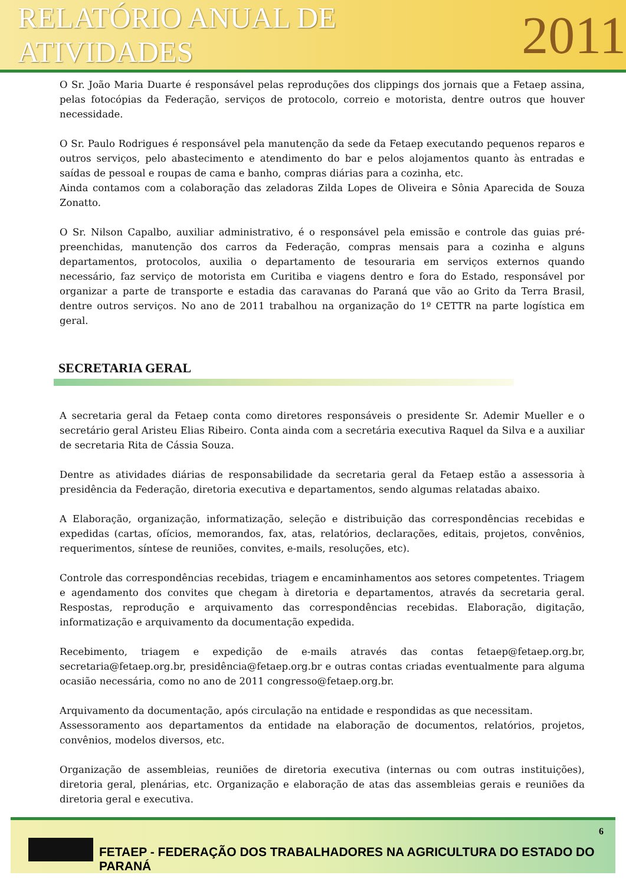RELATÓRIO ANUAL DE ATIVIDADES 2011
O Sr. João Maria Duarte é responsável pelas reproduções dos clippings dos jornais que a Fetaep assina, pelas fotocópias da Federação, serviços de protocolo, correio e motorista, dentre outros que houver necessidade.
O Sr. Paulo Rodrigues é responsável pela manutenção da sede da Fetaep executando pequenos reparos e outros serviços, pelo abastecimento e atendimento do bar e pelos alojamentos quanto às entradas e saídas de pessoal e roupas de cama e banho, compras diárias para a cozinha, etc.
Ainda contamos com a colaboração das zeladoras Zilda Lopes de Oliveira e Sônia Aparecida de Souza Zonatto.
O Sr. Nilson Capalbo, auxiliar administrativo, é o responsável pela emissão e controle das guias pré-preenchidas, manutenção dos carros da Federação, compras mensais para a cozinha e alguns departamentos, protocolos, auxilia o departamento de tesouraria em serviços externos quando necessário, faz serviço de motorista em Curitiba e viagens dentro e fora do Estado, responsável por organizar a parte de transporte e estadia das caravanas do Paraná que vão ao Grito da Terra Brasil, dentre outros serviços. No ano de 2011 trabalhou na organização do 1º CETTR na parte logística em geral.
SECRETARIA GERAL
A secretaria geral da Fetaep conta como diretores responsáveis o presidente Sr. Ademir Mueller e o secretário geral Aristeu Elias Ribeiro. Conta ainda com a secretária executiva Raquel da Silva e a auxiliar de secretaria Rita de Cássia Souza.
Dentre as atividades diárias de responsabilidade da secretaria geral da Fetaep estão a assessoria à presidência da Federação, diretoria executiva e departamentos, sendo algumas relatadas abaixo.
A Elaboração, organização, informatização, seleção e distribuição das correspondências recebidas e expedidas (cartas, ofícios, memorandos, fax, atas, relatórios, declarações, editais, projetos, convênios, requerimentos, síntese de reuniões, convites, e-mails, resoluções, etc).
Controle das correspondências recebidas, triagem e encaminhamentos aos setores competentes. Triagem e agendamento dos convites que chegam à diretoria e departamentos, através da secretaria geral. Respostas, reprodução e arquivamento das correspondências recebidas. Elaboração, digitação, informatização e arquivamento da documentação expedida.
Recebimento, triagem e expedição de e-mails através das contas fetaep@fetaep.org.br, secretaria@fetaep.org.br, presidência@fetaep.org.br e outras contas criadas eventualmente para alguma ocasião necessária, como no ano de 2011 congresso@fetaep.org.br.
Arquivamento da documentação, após circulação na entidade e respondidas as que necessitam.
Assessoramento aos departamentos da entidade na elaboração de documentos, relatórios, projetos, convênios, modelos diversos, etc.
Organização de assembleias, reuniões de diretoria executiva (internas ou com outras instituições), diretoria geral, plenárias, etc. Organização e elaboração de atas das assembleias gerais e reuniões da diretoria geral e executiva.
6
FETAEP - FEDERAÇÃO DOS TRABALHADORES NA AGRICULTURA DO ESTADO DO PARANÁ